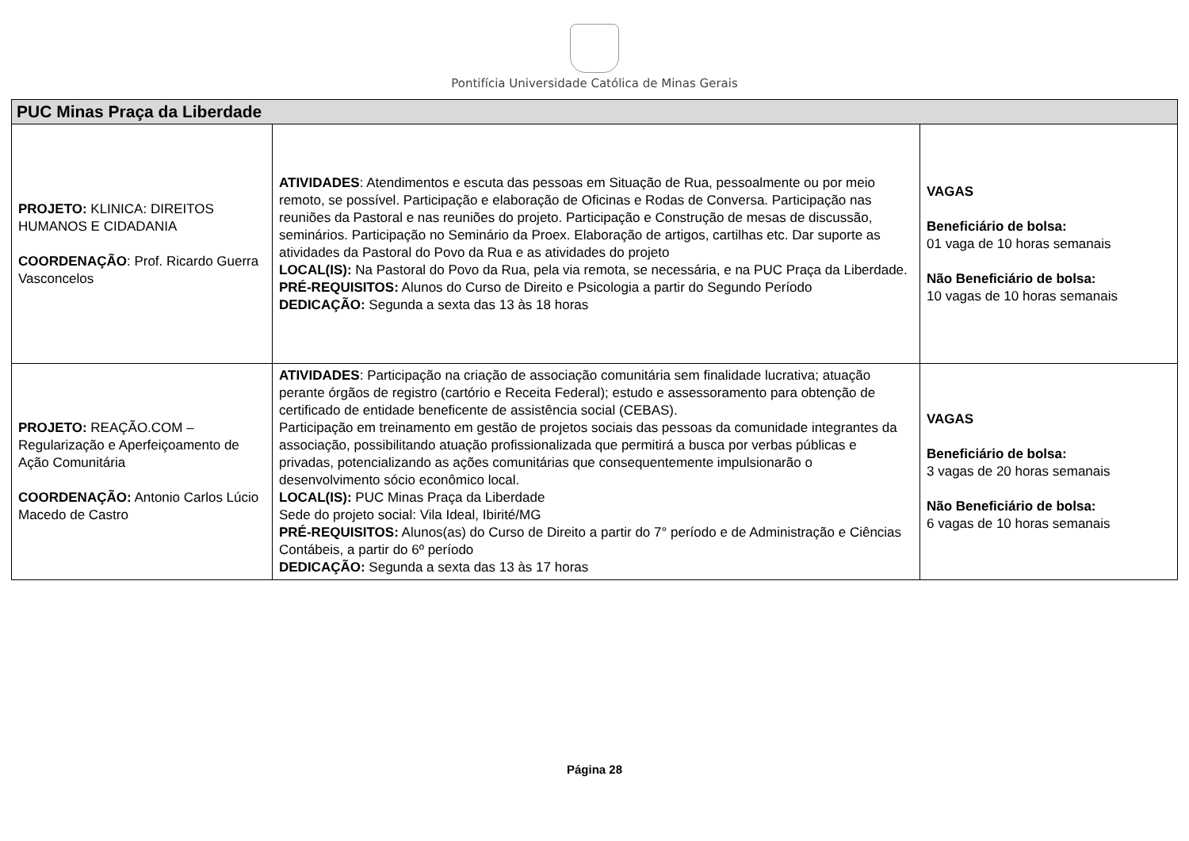Pontifícia Universidade Católica de Minas Gerais
| PUC Minas Praça da Liberdade | | |
| --- | --- | --- |
| PROJETO: KLINICA: DIREITOS HUMANOS E CIDADANIA COORDENAÇÃO : Prof. Ricardo Guerra Vasconcelos | ATIVIDADES : Atendimentos e escuta das pessoas em Situação de Rua, pessoalmente ou por meio remoto, se possível. Participação e elaboração de Oficinas e Rodas de Conversa. Participação nas reuniões da Pastoral e nas reuniões do projeto. Participação e Construção de mesas de discussão, seminários. Participação no Seminário da Proex. Elaboração de artigos, cartilhas etc. Dar suporte as atividades da Pastoral do Povo da Rua e as atividades do projeto LOCAL(IS): Na Pastoral do Povo da Rua, pela via remota, se necessária, e na PUC Praça da Liberdade. PRÉ-REQUISITOS: Alunos do Curso de Direito e Psicologia a partir do Segundo Período DEDICAÇÃO: Segunda a sexta das 13 às 18 horas | VAGAS Beneficiário de bolsa: 01 vaga de 10 horas semanais Não Beneficiário de bolsa: 10 vagas de 10 horas semanais |
| PROJETO: REAÇÃO.COM – Regularização e Aperfeiçoamento de Ação Comunitária COORDENAÇÃO: Antonio Carlos Lúcio Macedo de Castro | ATIVIDADES : Participação na criação de associação comunitária sem finalidade lucrativa; atuação perante órgãos de registro (cartório e Receita Federal); estudo e assessoramento para obtenção de certificado de entidade beneficente de assistência social (CEBAS). Participação em treinamento em gestão de projetos sociais das pessoas da comunidade integrantes da associação, possibilitando atuação profissionalizada que permitirá a busca por verbas públicas e privadas, potencializando as ações comunitárias que consequentemente impulsionarão o desenvolvimento sócio econômico local. LOCAL(IS): PUC Minas Praça da Liberdade Sede do projeto social: Vila Ideal, Ibirité/MG PRÉ-REQUISITOS: Alunos(as) do Curso de Direito a partir do 7° período e de Administração e Ciências Contábeis, a partir do 6º período DEDICAÇÃO: Segunda a sexta das 13 às 17 horas | VAGAS Beneficiário de bolsa: 3 vagas de 20 horas semanais Não Beneficiário de bolsa: 6 vagas de 10 horas semanais |
Página 28